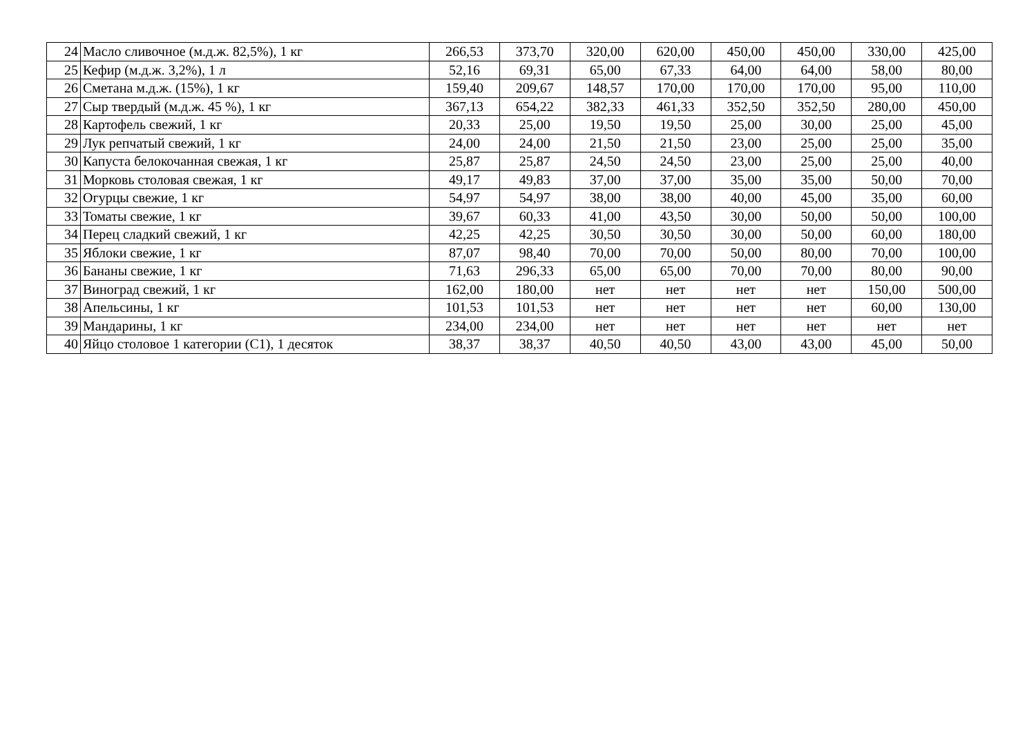| 24 | Масло сливочное (м.д.ж. 82,5%), 1 кг | 266,53 | 373,70 | 320,00 | 620,00 | 450,00 | 450,00 | 330,00 | 425,00 |
| 25 | Кефир (м.д.ж. 3,2%), 1 л | 52,16 | 69,31 | 65,00 | 67,33 | 64,00 | 64,00 | 58,00 | 80,00 |
| 26 | Сметана м.д.ж. (15%), 1 кг | 159,40 | 209,67 | 148,57 | 170,00 | 170,00 | 170,00 | 95,00 | 110,00 |
| 27 | Сыр твердый (м.д.ж. 45 %), 1 кг | 367,13 | 654,22 | 382,33 | 461,33 | 352,50 | 352,50 | 280,00 | 450,00 |
| 28 | Картофель свежий, 1 кг | 20,33 | 25,00 | 19,50 | 19,50 | 25,00 | 30,00 | 25,00 | 45,00 |
| 29 | Лук репчатый свежий, 1 кг | 24,00 | 24,00 | 21,50 | 21,50 | 23,00 | 25,00 | 25,00 | 35,00 |
| 30 | Капуста белокочанная свежая, 1 кг | 25,87 | 25,87 | 24,50 | 24,50 | 23,00 | 25,00 | 25,00 | 40,00 |
| 31 | Морковь столовая свежая, 1 кг | 49,17 | 49,83 | 37,00 | 37,00 | 35,00 | 35,00 | 50,00 | 70,00 |
| 32 | Огурцы свежие, 1 кг | 54,97 | 54,97 | 38,00 | 38,00 | 40,00 | 45,00 | 35,00 | 60,00 |
| 33 | Томаты свежие, 1 кг | 39,67 | 60,33 | 41,00 | 43,50 | 30,00 | 50,00 | 50,00 | 100,00 |
| 34 | Перец сладкий свежий, 1 кг | 42,25 | 42,25 | 30,50 | 30,50 | 30,00 | 50,00 | 60,00 | 180,00 |
| 35 | Яблоки свежие, 1 кг | 87,07 | 98,40 | 70,00 | 70,00 | 50,00 | 80,00 | 70,00 | 100,00 |
| 36 | Бананы свежие, 1 кг | 71,63 | 296,33 | 65,00 | 65,00 | 70,00 | 70,00 | 80,00 | 90,00 |
| 37 | Виноград свежий, 1 кг | 162,00 | 180,00 | нет | нет | нет | нет | 150,00 | 500,00 |
| 38 | Апельсины, 1 кг | 101,53 | 101,53 | нет | нет | нет | нет | 60,00 | 130,00 |
| 39 | Мандарины, 1 кг | 234,00 | 234,00 | нет | нет | нет | нет | нет | нет |
| 40 | Яйцо столовое 1 категории (С1), 1 десяток | 38,37 | 38,37 | 40,50 | 40,50 | 43,00 | 43,00 | 45,00 | 50,00 |